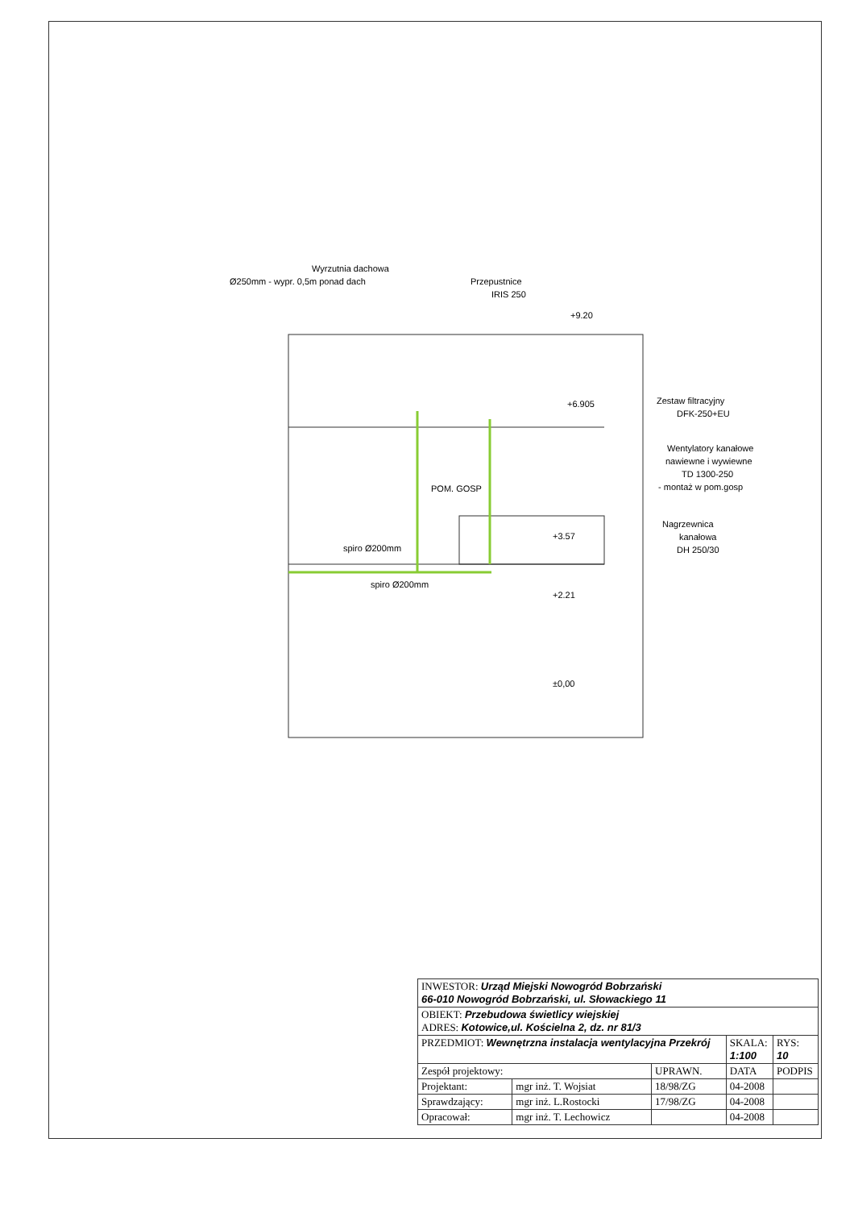Wyrzutnia dachowa
Ø250mm - wypr. 0,5m ponad dach
Przepustnice
IRIS 250
+9.20
+6.905
Zestaw filtracyjny
DFK-250+EU
Wentylatory kanałowe
nawiewne i wywiewne
TD 1300-250
- montaż w pom.gosp
POM. GOSP
Nagrzewnica
kanałowa
DH 250/30
+3.57
spiro Ø200mm
spiro Ø200mm
+2.21
±0,00
| INWESTOR: Urząd Miejski Nowogród Bobrzański 66-010 Nowogród Bobrzański, ul. Słowackiego 11 | | | | |
| OBIEKT: Przebudowa świetlicy wiejskiej ADRES: Kotowice,ul. Kościelna 2, dz. nr 81/3 | | | | |
| PRZEDMIOT: Wewnętrzna instalacja wentylacyjna Przekrój | | | SKALA: 1:100 | RYS: 10 |
| Zespół projektowy: | | UPRAWN. | DATA | PODPIS |
| Projektant: | mgr inż. T. Wojsiat | 18/98/ZG | 04-2008 | |
| Sprawdzający: | mgr inż. L.Rostocki | 17/98/ZG | 04-2008 | |
| Opracował: | mgr inż. T. Lechowicz | | 04-2008 | |